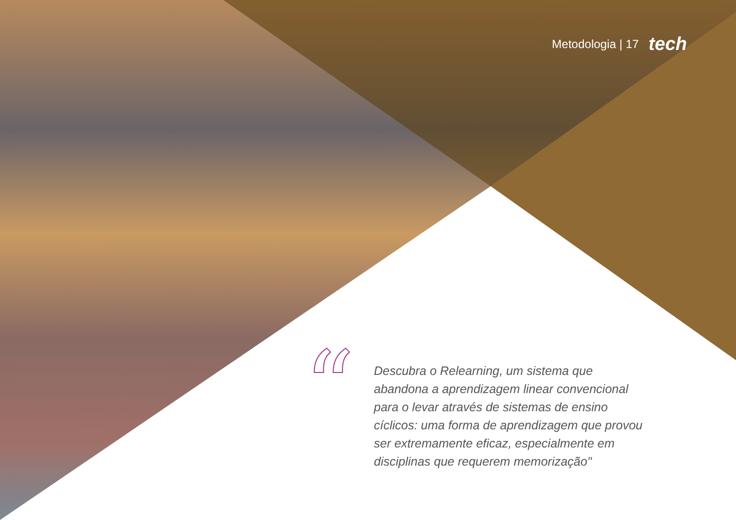Metodologia | 17 tech
“
Descubra o Relearning, um sistema que abandona a aprendizagem linear convencional para o levar através de sistemas de ensino cíclicos: uma forma de aprendizagem que provou ser extremamente eficaz, especialmente em disciplinas que requerem memorização"